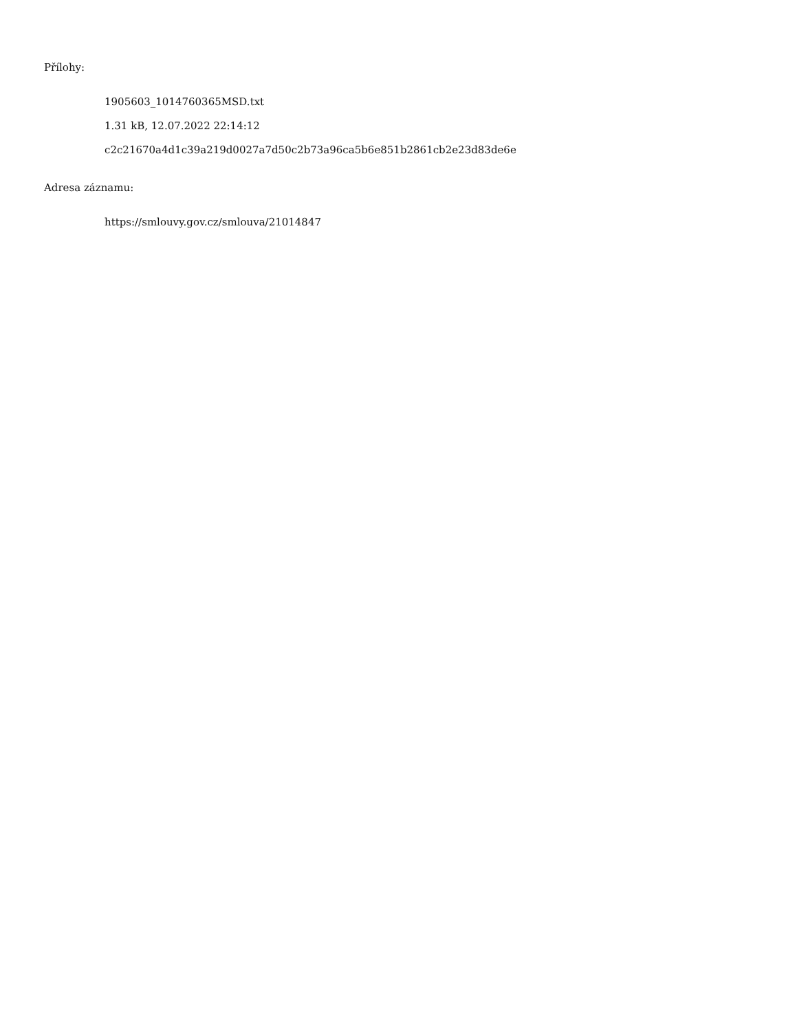Přílohy:
1905603_1014760365MSD.txt
1.31 kB, 12.07.2022 22:14:12
c2c21670a4d1c39a219d0027a7d50c2b73a96ca5b6e851b2861cb2e23d83de6e
Adresa záznamu:
https://smlouvy.gov.cz/smlouva/21014847